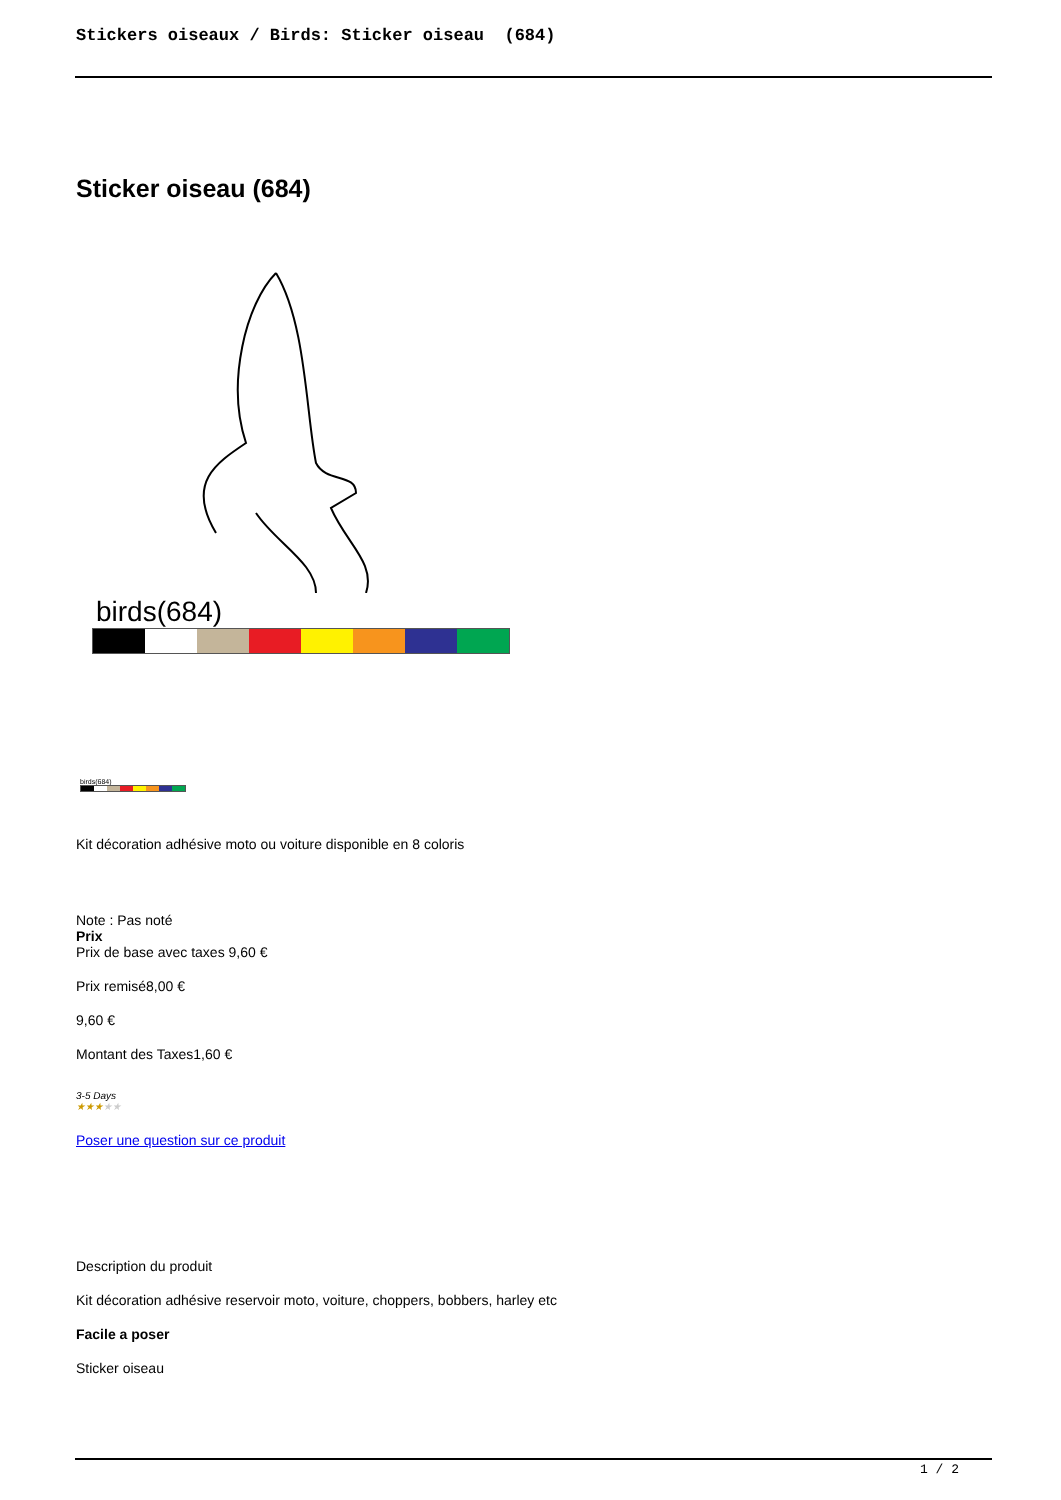Stickers oiseaux / Birds: Sticker oiseau (684)
Sticker oiseau (684)
birds(684)
birds(684)
Kit décoration adhésive moto ou voiture disponible en 8 coloris
Note : Pas noté
Prix
Prix de base avec taxes 9,60 €
Prix remisé8,00 €
9,60 €
Montant des Taxes1,60 €
3-5 Days
★★★★★
Poser une question sur ce produit
Description du produit
Kit décoration adhésive reservoir moto, voiture, choppers, bobbers, harley etc
Facile a poser
Sticker oiseau
1 / 2